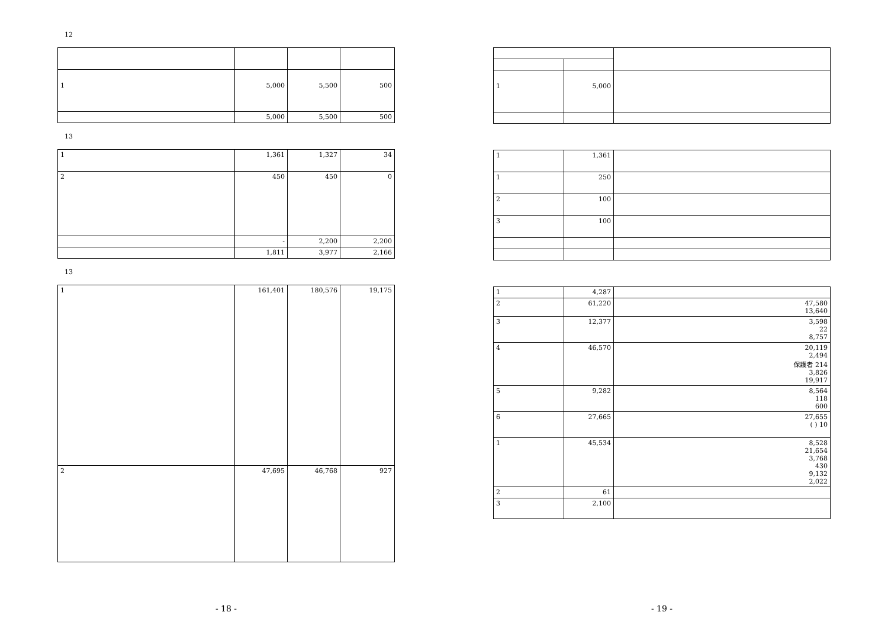12
| 1 | 5,000 | 5,500 | 500 |
| | 5,000 | 5,500 | 500 |
13
| 1 | 1,361 | 1,327 | 34 |
| 2 | 450 | 450 | 0 |
| | - | 2,200 | 2,200 |
| | 1,811 | 3,977 | 2,166 |
13
| 1 | 161,401 | 180,576 | 19,175 |
| 2 | 47,695 | 46,768 | 927 |
- 18 -
| 1 | 5,000 | |
| 1 | 1,361 | |
| 1 | 250 | |
| 2 | 100 | |
| 3 | 100 | |
| 1 | 4,287 | |
| 2 | 61,220 | 47,580 13,640 |
| 3 | 12,377 | 3,598 22 8,757 |
| 4 | 46,570 | 20,119 2,494 保護者 214 3,826 19,917 |
| 5 | 9,282 | 8,564 118 600 |
| 6 | 27,665 | 27,655 ( ) 10 |
| 1 | 45,534 | 8,528 21,654 3,768 430 9,132 2,022 |
| 2 | 61 | |
| 3 | 2,100 | |
- 19 -